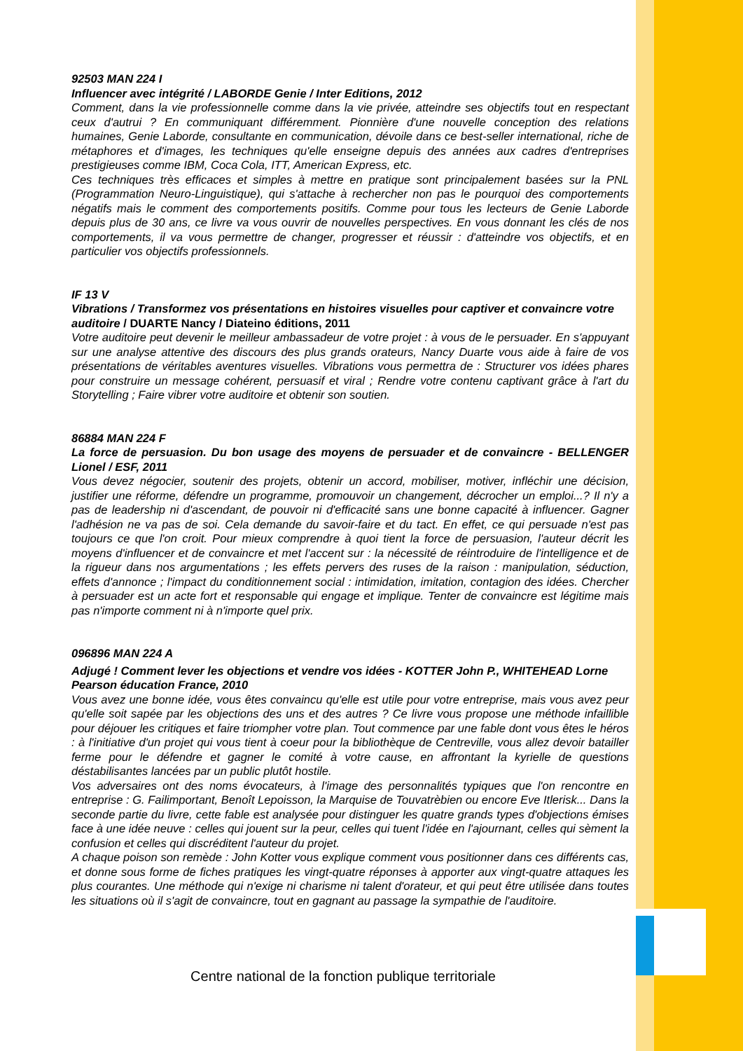92503 MAN 224 I
Influencer avec intégrité / LABORDE Genie / Inter Editions, 2012
Comment, dans la vie professionnelle comme dans la vie privée, atteindre ses objectifs tout en respectant ceux d'autrui ? En communiquant différemment. Pionnière d'une nouvelle conception des relations humaines, Genie Laborde, consultante en communication, dévoile dans ce best-seller international, riche de métaphores et d'images, les techniques qu'elle enseigne depuis des années aux cadres d'entreprises prestigieuses comme IBM, Coca Cola, ITT, American Express, etc.
Ces techniques très efficaces et simples à mettre en pratique sont principalement basées sur la PNL (Programmation Neuro-Linguistique), qui s'attache à rechercher non pas le pourquoi des comportements négatifs mais le comment des comportements positifs. Comme pour tous les lecteurs de Genie Laborde depuis plus de 30 ans, ce livre va vous ouvrir de nouvelles perspectives. En vous donnant les clés de nos comportements, il va vous permettre de changer, progresser et réussir : d'atteindre vos objectifs, et en particulier vos objectifs professionnels.
IF 13 V
Vibrations / Transformez vos présentations en histoires visuelles pour captiver et convaincre votre auditoire / DUARTE Nancy / Diateino éditions, 2011
Votre auditoire peut devenir le meilleur ambassadeur de votre projet : à vous de le persuader. En s'appuyant sur une analyse attentive des discours des plus grands orateurs, Nancy Duarte vous aide à faire de vos présentations de véritables aventures visuelles. Vibrations vous permettra de : Structurer vos idées phares pour construire un message cohérent, persuasif et viral ; Rendre votre contenu captivant grâce à l'art du Storytelling ; Faire vibrer votre auditoire et obtenir son soutien.
86884 MAN 224 F
La force de persuasion. Du bon usage des moyens de persuader et de convaincre - BELLENGER Lionel / ESF, 2011
Vous devez négocier, soutenir des projets, obtenir un accord, mobiliser, motiver, infléchir une décision, justifier une réforme, défendre un programme, promouvoir un changement, décrocher un emploi...? Il n'y a pas de leadership ni d'ascendant, de pouvoir ni d'efficacité sans une bonne capacité à influencer. Gagner l'adhésion ne va pas de soi. Cela demande du savoir-faire et du tact. En effet, ce qui persuade n'est pas toujours ce que l'on croit. Pour mieux comprendre à quoi tient la force de persuasion, l'auteur décrit les moyens d'influencer et de convaincre et met l'accent sur : la nécessité de réintroduire de l'intelligence et de la rigueur dans nos argumentations ; les effets pervers des ruses de la raison : manipulation, séduction, effets d'annonce ; l'impact du conditionnement social : intimidation, imitation, contagion des idées. Chercher à persuader est un acte fort et responsable qui engage et implique. Tenter de convaincre est légitime mais pas n'importe comment ni à n'importe quel prix.
096896 MAN 224 A
Adjugé ! Comment lever les objections et vendre vos idées - KOTTER John P., WHITEHEAD Lorne
Pearson éducation France, 2010
Vous avez une bonne idée, vous êtes convaincu qu'elle est utile pour votre entreprise, mais vous avez peur qu'elle soit sapée par les objections des uns et des autres ? Ce livre vous propose une méthode infaillible pour déjouer les critiques et faire triompher votre plan. Tout commence par une fable dont vous êtes le héros : à l'initiative d'un projet qui vous tient à coeur pour la bibliothèque de Centreville, vous allez devoir batailler ferme pour le défendre et gagner le comité à votre cause, en affrontant la kyrielle de questions déstabilisantes lancées par un public plutôt hostile.
Vos adversaires ont des noms évocateurs, à l'image des personnalités typiques que l'on rencontre en entreprise : G. Failimportant, Benoît Lepoisson, la Marquise de Touvatrèbien ou encore Eve Itlerisk... Dans la seconde partie du livre, cette fable est analysée pour distinguer les quatre grands types d'objections émises face à une idée neuve : celles qui jouent sur la peur, celles qui tuent l'idée en l'ajournant, celles qui sèment la confusion et celles qui discréditent l'auteur du projet.
A chaque poison son remède : John Kotter vous explique comment vous positionner dans ces différents cas, et donne sous forme de fiches pratiques les vingt-quatre réponses à apporter aux vingt-quatre attaques les plus courantes. Une méthode qui n'exige ni charisme ni talent d'orateur, et qui peut être utilisée dans toutes les situations où il s'agit de convaincre, tout en gagnant au passage la sympathie de l'auditoire.
Centre national de la fonction publique territoriale